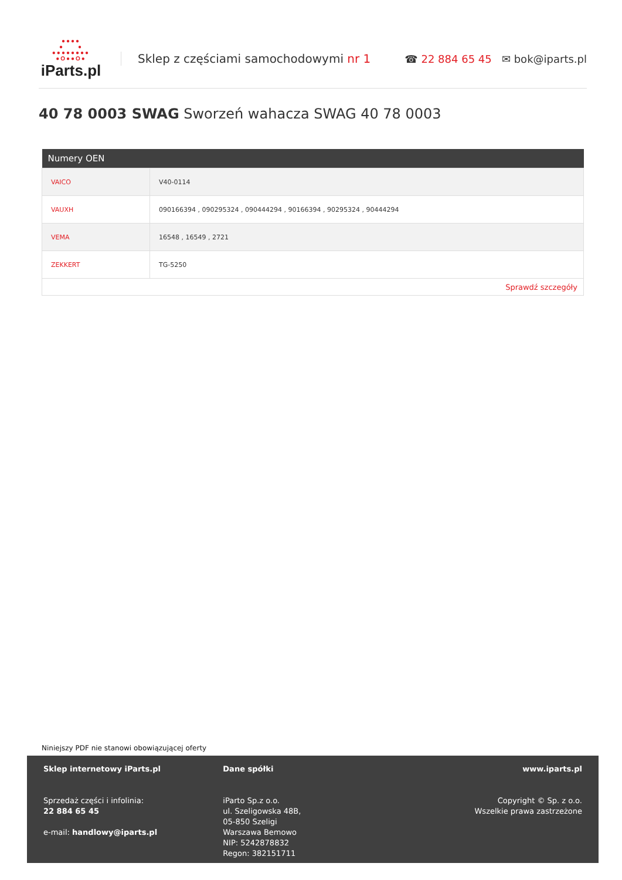●●●●
● ●
●●●●●●●●
●O●●O●
iParts.pl
Sklep z częściami samochodowymi nr 1
☎ 22 884 65 45 ✉ bok@iparts.pl
40 78 0003 SWAG Sworzeń wahacza SWAG 40 78 0003
| Numery OEN | |
| --- | --- |
| VAICO | V40-0114 |
| VAUXH | 090166394 , 090295324 , 090444294 , 90166394 , 90295324 , 90444294 |
| VEMA | 16548 , 16549 , 2721 |
| ZEKKERT | TG-5250 |
| Sprawdź szczegóły | |
Niniejszy PDF nie stanowi obowiązującej oferty
Sklep internetowy iParts.pl
Sprzedaż części i infolinia:
22 884 65 45
e-mail: handlowy@iparts.pl
Dane spółki
iParto Sp.z o.o.
ul. Szeligowska 48B,
05-850 Szeligi
Warszawa Bemowo
NIP: 5242878832
Regon: 382151711
www.iparts.pl
Copyright © Sp. z o.o.
Wszelkie prawa zastrzeżone